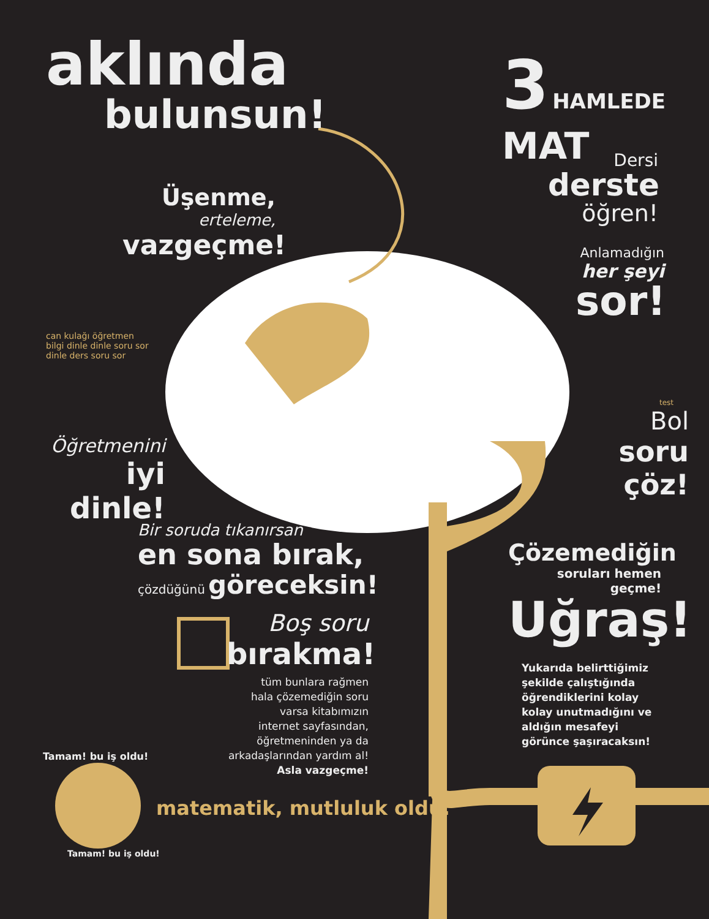aklında
bulunsun!
3 HAMLEDE MAT
Üşenme,
erteleme,
vazgeçme!
Dersi
derste
öğren!
Anlamadığın
her şeyi
sor!
can kulağı öğretmen bilgi dinle dinle soru sor dinle ders soru sor
Öğretmenini
iyi dinle!
test
Bol
soru çöz!
Bir soruda tıkanırsan
en sona bırak,
çözdüğünü göreceksin!
Çözemediğin
soruları hemen geçme!
Uğraş!
Boş soru
bırakma!
tüm bunlara rağmen
hala çözemediğin soru
varsa kitabımızın
internet sayfasından,
öğretmeninden ya da
arkadaşlarından yardım al!
Asla vazgeçme!
Yukarıda belirttiğimiz şekilde çalıştığında öğrendiklerini kolay kolay unutmadığını ve aldığın mesafeyi görünce şaşıracaksın!
Tamam! bu iş oldu!
Tamam! bu iş oldu!
matematik, mutluluk oldu.